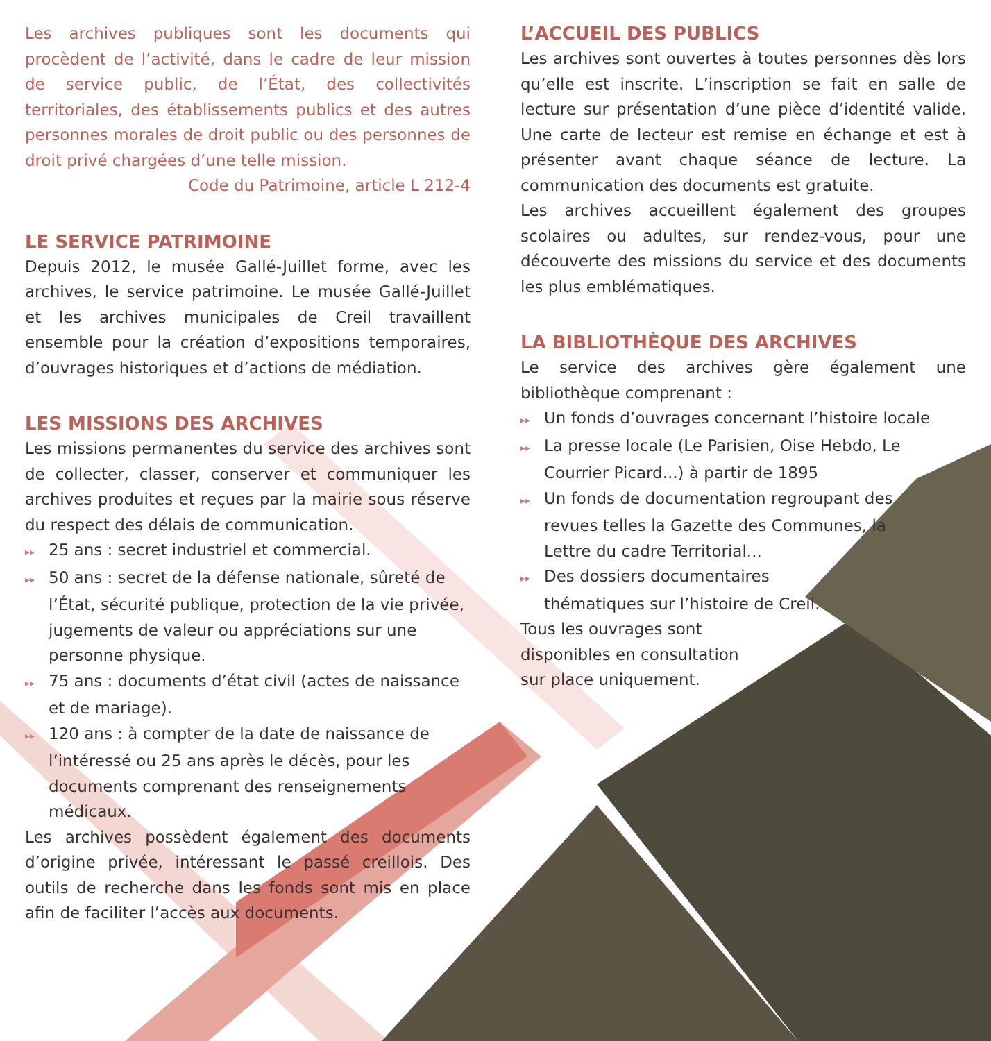Les archives publiques sont les documents qui procèdent de l’activité, dans le cadre de leur mission de service public, de l’État, des collectivités territoriales, des établissements publics et des autres personnes morales de droit public ou des personnes de droit privé chargées d’une telle mission.
Code du Patrimoine, article L 212-4
LE SERVICE PATRIMOINE
Depuis 2012, le musée Gallé-Juillet forme, avec les archives, le service patrimoine. Le musée Gallé-Juillet et les archives municipales de Creil travaillent ensemble pour la création d’expositions temporaires, d’ouvrages historiques et d’actions de médiation.
LES MISSIONS DES ARCHIVES
Les missions permanentes du service des archives sont de collecter, classer, conserver et communiquer les archives produites et reçues par la mairie sous réserve du respect des délais de communication.
▸▸ 25 ans : secret industriel et commercial.
▸▸ 50 ans : secret de la défense nationale, sûreté de l’État, sécurité publique, protection de la vie privée, jugements de valeur ou appréciations sur une personne physique.
▸▸ 75 ans : documents d’état civil (actes de naissance et de mariage).
▸▸ 120 ans : à compter de la date de naissance de l’intéressé ou 25 ans après le décès, pour les documents comprenant des renseignements médicaux.
Les archives possèdent également des documents d’origine privée, intéressant le passé creillois. Des outils de recherche dans les fonds sont mis en place afin de faciliter l’accès aux documents.
L’ACCUEIL DES PUBLICS
Les archives sont ouvertes à toutes personnes dès lors qu’elle est inscrite. L’inscription se fait en salle de lecture sur présentation d’une pièce d’identité valide. Une carte de lecteur est remise en échange et est à présenter avant chaque séance de lecture. La communication des documents est gratuite.
Les archives accueillent également des groupes scolaires ou adultes, sur rendez-vous, pour une découverte des missions du service et des documents les plus emblématiques.
LA BIBLIOTHÈQUE DES ARCHIVES
Le service des archives gère également une bibliothèque comprenant :
▸▸ Un fonds d’ouvrages concernant l’histoire locale
▸▸ La presse locale (Le Parisien, Oise Hebdo, Le Courrier Picard...) à partir de 1895
▸▸ Un fonds de documentation regroupant des revues telles la Gazette des Communes, la Lettre du cadre Territorial...
▸▸ Des dossiers documentaires thématiques sur l’histoire de Creil.
Tous les ouvrages sont disponibles en consultation sur place uniquement.